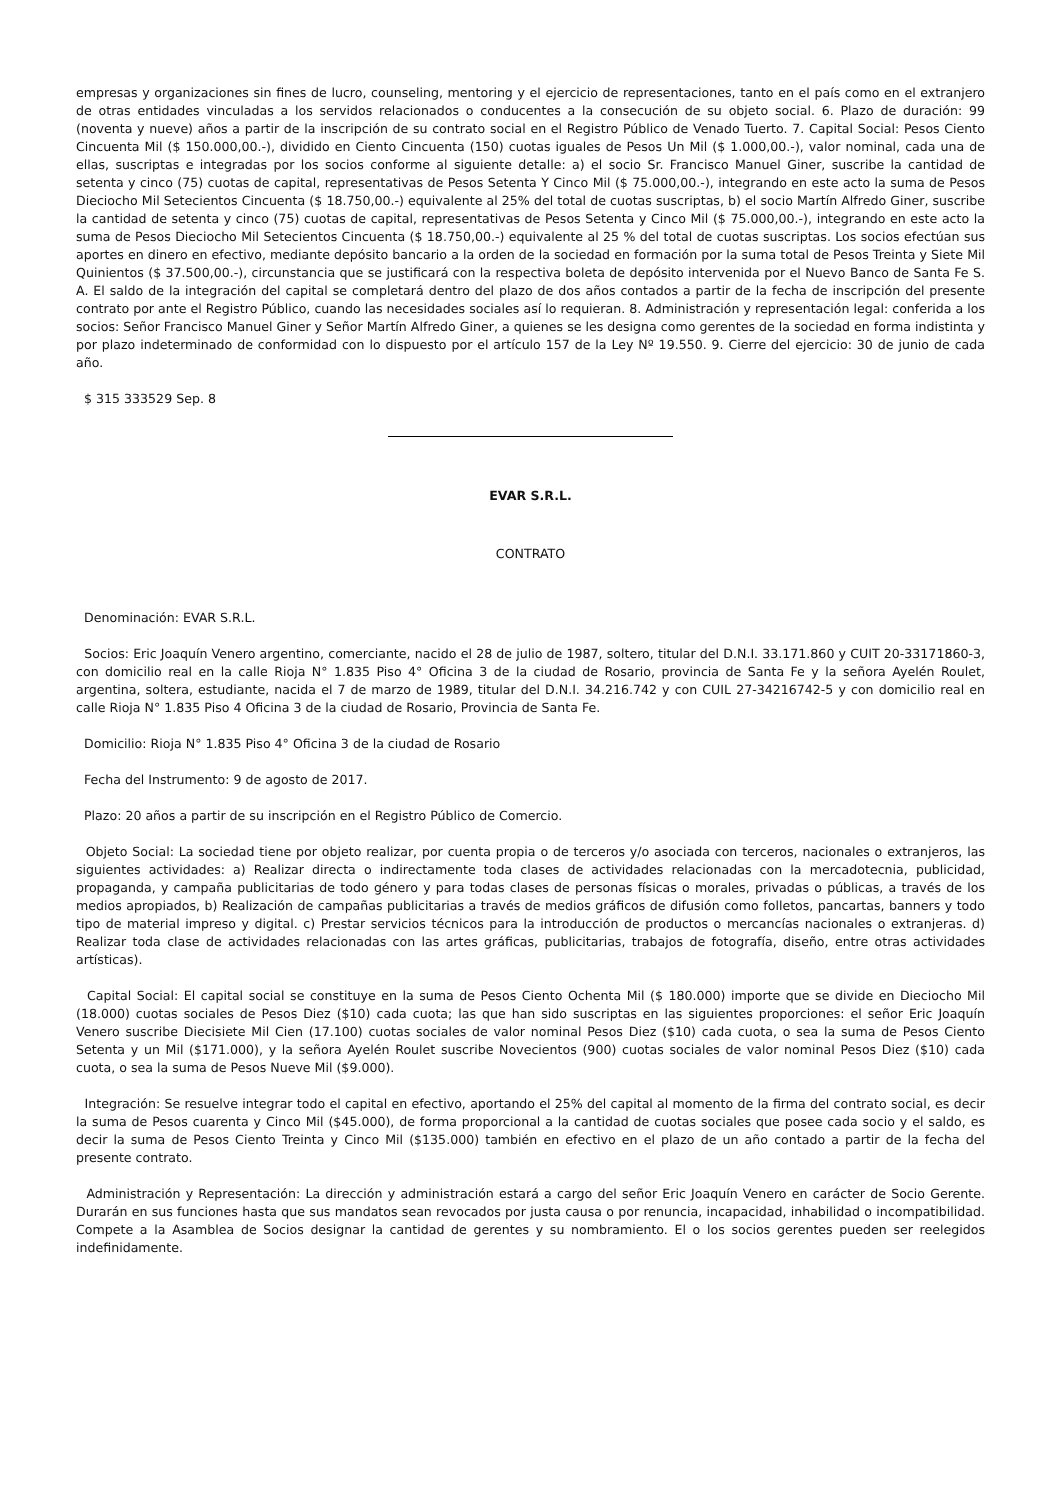empresas y organizaciones sin fines de lucro, counseling, mentoring y el ejercicio de representaciones, tanto en el país como en el extranjero de otras entidades vinculadas a los servidos relacionados o conducentes a la consecución de su objeto social. 6. Plazo de duración: 99 (noventa y nueve) años a partir de la inscripción de su contrato social en el Registro Público de Venado Tuerto. 7. Capital Social: Pesos Ciento Cincuenta Mil ($ 150.000,00.-), dividido en Ciento Cincuenta (150) cuotas iguales de Pesos Un Mil ($ 1.000,00.-), valor nominal, cada una de ellas, suscriptas e integradas por los socios conforme al siguiente detalle: a) el socio Sr. Francisco Manuel Giner, suscribe la cantidad de setenta y cinco (75) cuotas de capital, representativas de Pesos Setenta Y Cinco Mil ($ 75.000,00.-), integrando en este acto la suma de Pesos Dieciocho Mil Setecientos Cincuenta ($ 18.750,00.-) equivalente al 25% del total de cuotas suscriptas, b) el socio Martín Alfredo Giner, suscribe la cantidad de setenta y cinco (75) cuotas de capital, representativas de Pesos Setenta y Cinco Mil ($ 75.000,00.-), integrando en este acto la suma de Pesos Dieciocho Mil Setecientos Cincuenta ($ 18.750,00.-) equivalente al 25 % del total de cuotas suscriptas. Los socios efectúan sus aportes en dinero en efectivo, mediante depósito bancario a la orden de la sociedad en formación por la suma total de Pesos Treinta y Siete Mil Quinientos ($ 37.500,00.-), circunstancia que se justificará con la respectiva boleta de depósito intervenida por el Nuevo Banco de Santa Fe S. A. El saldo de la integración del capital se completará dentro del plazo de dos años contados a partir de la fecha de inscripción del presente contrato por ante el Registro Público, cuando las necesidades sociales así lo requieran. 8. Administración y representación legal: conferida a los socios: Señor Francisco Manuel Giner y Señor Martín Alfredo Giner, a quienes se les designa como gerentes de la sociedad en forma indistinta y por plazo indeterminado de conformidad con lo dispuesto por el artículo 157 de la Ley Nº 19.550. 9. Cierre del ejercicio: 30 de junio de cada año.
$ 315 333529 Sep. 8
EVAR S.R.L.
CONTRATO
Denominación: EVAR S.R.L.
Socios: Eric Joaquín Venero argentino, comerciante, nacido el 28 de julio de 1987, soltero, titular del D.N.I. 33.171.860 y CUIT 20-33171860-3, con domicilio real en la calle Rioja N° 1.835 Piso 4° Oficina 3 de la ciudad de Rosario, provincia de Santa Fe y la señora Ayelén Roulet, argentina, soltera, estudiante, nacida el 7 de marzo de 1989, titular del D.N.I. 34.216.742 y con CUIL 27-34216742-5 y con domicilio real en calle Rioja N° 1.835 Piso 4 Oficina 3 de la ciudad de Rosario, Provincia de Santa Fe.
Domicilio: Rioja N° 1.835 Piso 4° Oficina 3 de la ciudad de Rosario
Fecha del Instrumento: 9 de agosto de 2017.
Plazo: 20 años a partir de su inscripción en el Registro Público de Comercio.
Objeto Social: La sociedad tiene por objeto realizar, por cuenta propia o de terceros y/o asociada con terceros, nacionales o extranjeros, las siguientes actividades: a) Realizar directa o indirectamente toda clases de actividades relacionadas con la mercadotecnia, publicidad, propaganda, y campaña publicitarias de todo género y para todas clases de personas físicas o morales, privadas o públicas, a través de los medios apropiados, b) Realización de campañas publicitarias a través de medios gráficos de difusión como folletos, pancartas, banners y todo tipo de material impreso y digital. c) Prestar servicios técnicos para la introducción de productos o mercancías nacionales o extranjeras. d) Realizar toda clase de actividades relacionadas con las artes gráficas, publicitarias, trabajos de fotografía, diseño, entre otras actividades artísticas).
Capital Social: El capital social se constituye en la suma de Pesos Ciento Ochenta Mil ($ 180.000) importe que se divide en Dieciocho Mil (18.000) cuotas sociales de Pesos Diez ($10) cada cuota; las que han sido suscriptas en las siguientes proporciones: el señor Eric Joaquín Venero suscribe Diecisiete Mil Cien (17.100) cuotas sociales de valor nominal Pesos Diez ($10) cada cuota, o sea la suma de Pesos Ciento Setenta y un Mil ($171.000), y la señora Ayelén Roulet suscribe Novecientos (900) cuotas sociales de valor nominal Pesos Diez ($10) cada cuota, o sea la suma de Pesos Nueve Mil ($9.000).
Integración: Se resuelve integrar todo el capital en efectivo, aportando el 25% del capital al momento de la firma del contrato social, es decir la suma de Pesos cuarenta y Cinco Mil ($45.000), de forma proporcional a la cantidad de cuotas sociales que posee cada socio y el saldo, es decir la suma de Pesos Ciento Treinta y Cinco Mil ($135.000) también en efectivo en el plazo de un año contado a partir de la fecha del presente contrato.
Administración y Representación: La dirección y administración estará a cargo del señor Eric Joaquín Venero en carácter de Socio Gerente. Durarán en sus funciones hasta que sus mandatos sean revocados por justa causa o por renuncia, incapacidad, inhabilidad o incompatibilidad. Compete a la Asamblea de Socios designar la cantidad de gerentes y su nombramiento. El o los socios gerentes pueden ser reelegidos indefinidamente.